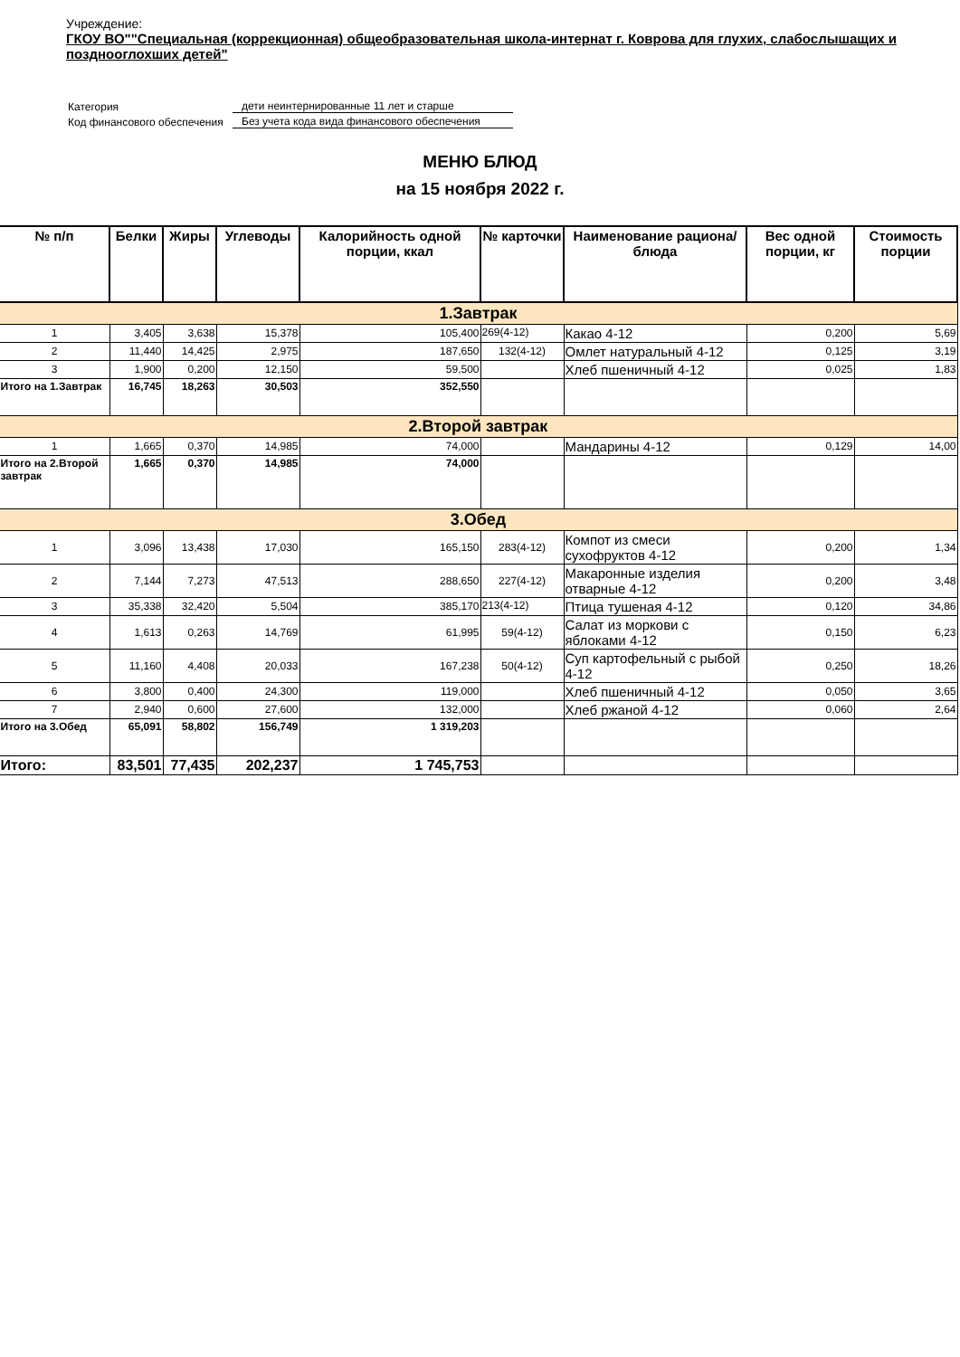Учреждение:
ГКОУ ВО""Специальная (коррекционная) общеобразовательная школа-интернат г. Коврова для глухих, слабослышащих и позднооглохших детей"
| Категория | дети неинтернированные 11 лет и старше |
| Код финансового обеспечения | Без учета кода вида финансового обеспечения |
МЕНЮ БЛЮД
на 15 ноября 2022 г.
| № п/п | Белки | Жиры | Углеводы | Калорийность одной порции, ккал | № карточки | Наименование рациона/ блюда | Вес одной порции, кг | Стоимость порции |
| --- | --- | --- | --- | --- | --- | --- | --- | --- |
| 1.Завтрак | | | | | | | | |
| 1 | 3,405 | 3,638 | 15,378 | 105,400 | 269(4-12) | Какао 4-12 | 0,200 | 5,69 |
| 2 | 11,440 | 14,425 | 2,975 | 187,650 | 132(4-12) | Омлет натуральный 4-12 | 0,125 | 3,19 |
| 3 | 1,900 | 0,200 | 12,150 | 59,500 | | Хлеб пшеничный 4-12 | 0,025 | 1,83 |
| Итого на 1.Завтрак | 16,745 | 18,263 | 30,503 | 352,550 | | | | |
| 2.Второй завтрак | | | | | | | | |
| 1 | 1,665 | 0,370 | 14,985 | 74,000 | | Мандарины 4-12 | 0,129 | 14,00 |
| Итого на 2.Второй завтрак | 1,665 | 0,370 | 14,985 | 74,000 | | | | |
| 3.Обед | | | | | | | | |
| 1 | 3,096 | 13,438 | 17,030 | 165,150 | 283(4-12) | Компот из смеси сухофруктов 4-12 | 0,200 | 1,34 |
| 2 | 7,144 | 7,273 | 47,513 | 288,650 | 227(4-12) | Макаронные изделия отварные 4-12 | 0,200 | 3,48 |
| 3 | 35,338 | 32,420 | 5,504 | 385,170 | 213(4-12) | Птица тушеная 4-12 | 0,120 | 34,86 |
| 4 | 1,613 | 0,263 | 14,769 | 61,995 | 59(4-12) | Салат из моркови с яблоками 4-12 | 0,150 | 6,23 |
| 5 | 11,160 | 4,408 | 20,033 | 167,238 | 50(4-12) | Суп картофельный с рыбой 4-12 | 0,250 | 18,26 |
| 6 | 3,800 | 0,400 | 24,300 | 119,000 | | Хлеб пшеничный 4-12 | 0,050 | 3,65 |
| 7 | 2,940 | 0,600 | 27,600 | 132,000 | | Хлеб ржаной 4-12 | 0,060 | 2,64 |
| Итого на 3.Обед | 65,091 | 58,802 | 156,749 | 1 319,203 | | | | |
| Итого: | 83,501 | 77,435 | 202,237 | 1 745,753 | | | | |